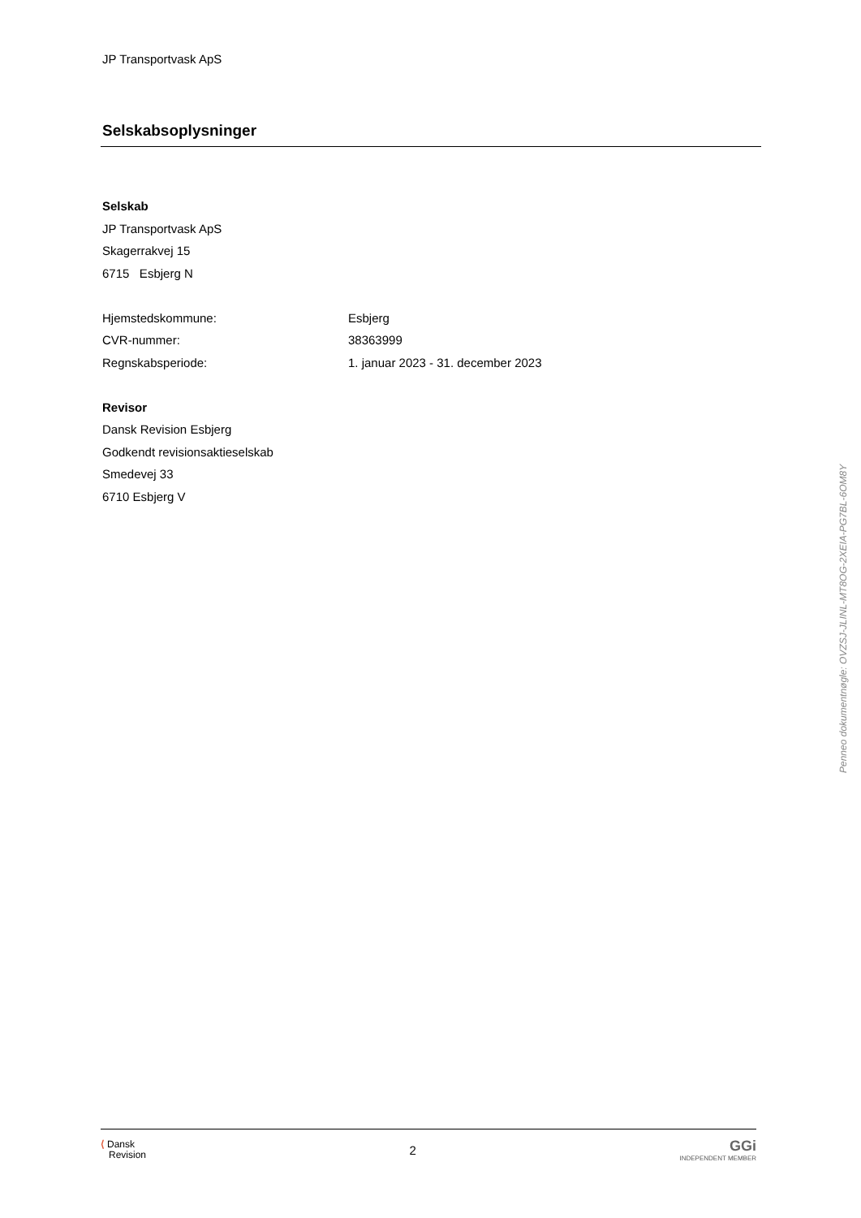JP Transportvask ApS
Selskabsoplysninger
Selskab
JP Transportvask ApS
Skagerrakvej 15
6715 Esbjerg N
Hjemstedskommune: Esbjerg
CVR-nummer: 38363999
Regnskabsperiode: 1. januar 2023 - 31. december 2023
Revisor
Dansk Revision Esbjerg
Godkendt revisionsaktieselskab
Smedevej 33
6710 Esbjerg V
Penneo dokumentnøgle: OVZSJ-JLINL-MT8OG-2XEIA-PG7BL-6OM8Y
⟨ Dansk
Revision
2
GGi
INDEPENDENT MEMBER